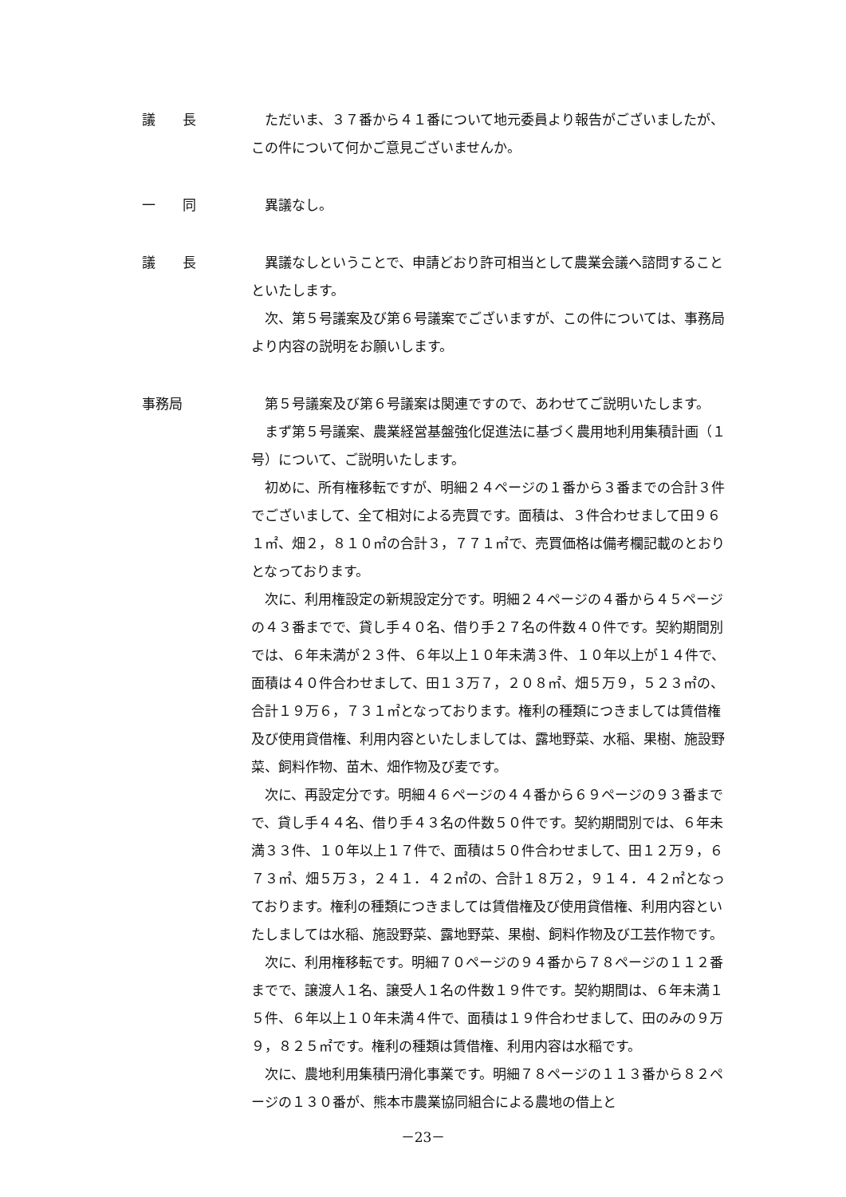議　　長 ただいま、３７番から４１番について地元委員より報告がございましたが、この件について何かご意見ございませんか。
一　　同 異議なし。
議　　長 異議なしということで、申請どおり許可相当として農業会議へ諮問することといたします。
次、第５号議案及び第６号議案でございますが、この件については、事務局より内容の説明をお願いします。
事務局 第５号議案及び第６号議案は関連ですので、あわせてご説明いたします。
まず第５号議案、農業経営基盤強化促進法に基づく農用地利用集積計画（１号）について、ご説明いたします。
初めに、所有権移転ですが、明細２４ページの１番から３番までの合計３件でございまして、全て相対による売買です。面積は、３件合わせまして田９６１㎡、畑２，８１０㎡の合計３，７７１㎡で、売買価格は備考欄記載のとおりとなっております。
次に、利用権設定の新規設定分です。明細２４ページの４番から４５ページの４３番までで、貸し手４０名、借り手２７名の件数４０件です。契約期間別では、６年未満が２３件、６年以上１０年未満３件、１０年以上が１４件で、面積は４０件合わせまして、田１３万７，２０８㎡、畑５万９，５２３㎡の、合計１９万６，７３１㎡となっております。権利の種類につきましては賃借権及び使用貸借権、利用内容といたしましては、露地野菜、水稲、果樹、施設野菜、飼料作物、苗木、畑作物及び麦です。
次に、再設定分です。明細４６ページの４４番から６９ページの９３番までで、貸し手４４名、借り手４３名の件数５０件です。契約期間別では、６年未満３３件、１０年以上１７件で、面積は５０件合わせまして、田１２万９，６７３㎡、畑５万３，２４１．４２㎡の、合計１８万２，９１４．４２㎡となっております。権利の種類につきましては賃借権及び使用貸借権、利用内容といたしましては水稲、施設野菜、露地野菜、果樹、飼料作物及び工芸作物です。
次に、利用権移転です。明細７０ページの９４番から７８ページの１１２番までで、譲渡人１名、譲受人１名の件数１９件です。契約期間は、６年未満１５件、６年以上１０年未満４件で、面積は１９件合わせまして、田のみの９万９，８２５㎡です。権利の種類は賃借権、利用内容は水稲です。
次に、農地利用集積円滑化事業です。明細７８ページの１１３番から８２ページの１３０番が、熊本市農業協同組合による農地の借上と
－23－